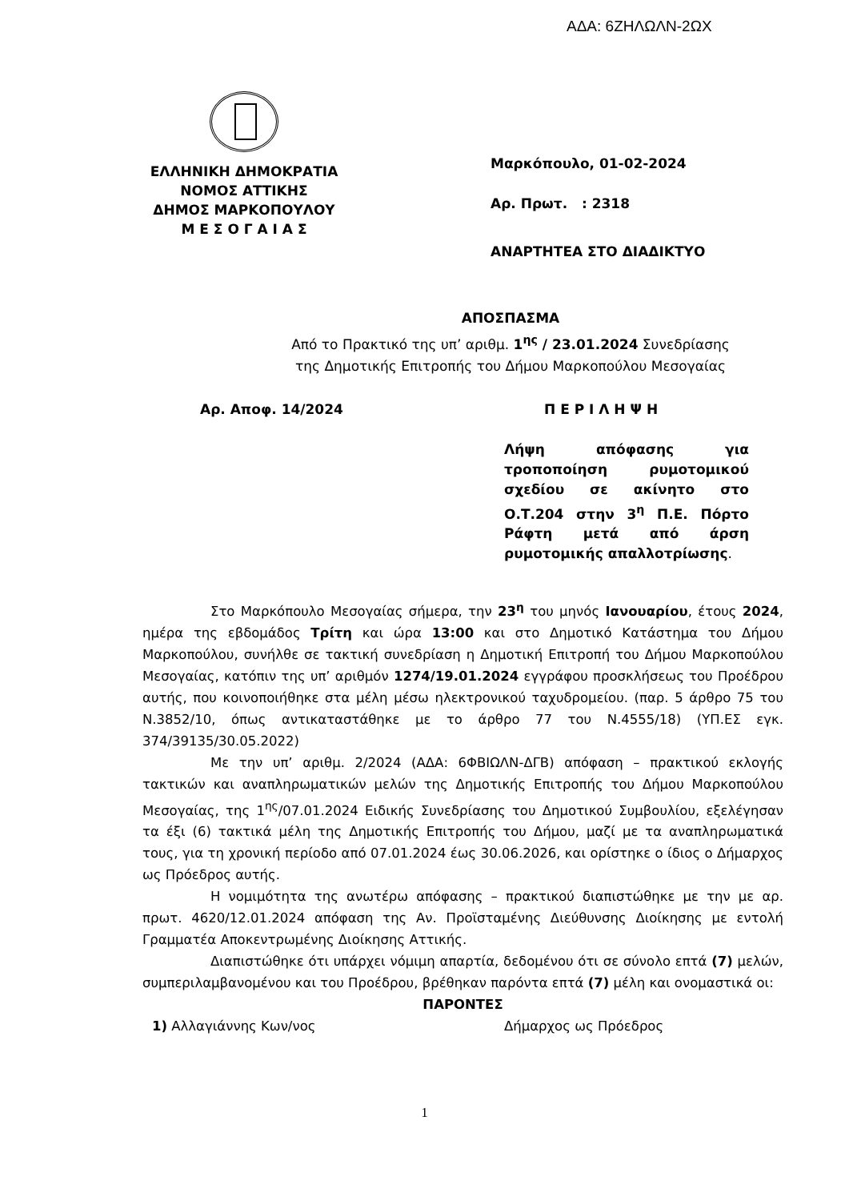ΑΔΑ: 6ΖΗΛΩΛΝ-2ΩΧ
ΕΛΛΗΝΙΚΗ ΔΗΜΟΚΡΑΤΙΑ
ΝΟΜΟΣ ΑΤΤΙΚΗΣ
ΔΗΜΟΣ ΜΑΡΚΟΠΟΥΛΟΥ
Μ Ε Σ Ο Γ Α Ι Α Σ
Μαρκόπουλο, 01-02-2024
Αρ. Πρωτ. : 2318
ΑΝΑΡΤΗΤΕΑ ΣΤΟ ΔΙΑΔΙΚΤΥΟ
ΑΠΟΣΠΑΣΜΑ
Από το Πρακτικό της υπ’ αριθμ. 1<sup>ης</sup> / 23.01.2024 Συνεδρίασης
της Δημοτικής Επιτροπής του Δήμου Μαρκοπούλου Μεσογαίας
Αρ. Αποφ. 14/2024 Π Ε Ρ Ι Λ Η Ψ Η
Λήψη απόφασης για τροποποίηση ρυμοτομικού σχεδίου σε ακίνητο στο Ο.Τ.204 στην 3<sup>η</sup> Π.Ε. Πόρτο Ράφτη μετά από άρση ρυμοτομικής απαλλοτρίωσης.
Στο Μαρκόπουλο Μεσογαίας σήμερα, την 23<sup>η</sup> του μηνός Ιανουαρίου, έτους 2024, ημέρα της εβδομάδος Τρίτη και ώρα 13:00 και στο Δημοτικό Κατάστημα του Δήμου Μαρκοπούλου, συνήλθε σε τακτική συνεδρίαση η Δημοτική Επιτροπή του Δήμου Μαρκοπούλου Μεσογαίας, κατόπιν της υπ’ αριθμόν 1274/19.01.2024 εγγράφου προσκλήσεως του Προέδρου αυτής, που κοινοποιήθηκε στα μέλη μέσω ηλεκτρονικού ταχυδρομείου. (παρ. 5 άρθρο 75 του Ν.3852/10, όπως αντικαταστάθηκε με το άρθρο 77 του Ν.4555/18) (ΥΠ.ΕΣ εγκ. 374/39135/30.05.2022)
Με την υπ’ αριθμ. 2/2024 (ΑΔΑ: 6ΦΒΙΩΛΝ-ΔΓΒ) απόφαση – πρακτικού εκλογής τακτικών και αναπληρωματικών μελών της Δημοτικής Επιτροπής του Δήμου Μαρκοπούλου Μεσογαίας, της 1<sup>ης</sup>/07.01.2024 Ειδικής Συνεδρίασης του Δημοτικού Συμβουλίου, εξελέγησαν τα έξι (6) τακτικά μέλη της Δημοτικής Επιτροπής του Δήμου, μαζί με τα αναπληρωματικά τους, για τη χρονική περίοδο από 07.01.2024 έως 30.06.2026, και ορίστηκε ο ίδιος ο Δήμαρχος ως Πρόεδρος αυτής.
Η νομιμότητα της ανωτέρω απόφασης – πρακτικού διαπιστώθηκε με την με αρ. πρωτ. 4620/12.01.2024 απόφαση της Αν. Προϊσταμένης Διεύθυνσης Διοίκησης με εντολή Γραμματέα Αποκεντρωμένης Διοίκησης Αττικής.
Διαπιστώθηκε ότι υπάρχει νόμιμη απαρτία, δεδομένου ότι σε σύνολο επτά (7) μελών, συμπεριλαμβανομένου και του Προέδρου, βρέθηκαν παρόντα επτά (7) μέλη και ονομαστικά οι:
ΠΑΡΟΝΤΕΣ
1) Αλλαγιάννης Κων/νος Δήμαρχος ως Πρόεδρος
1